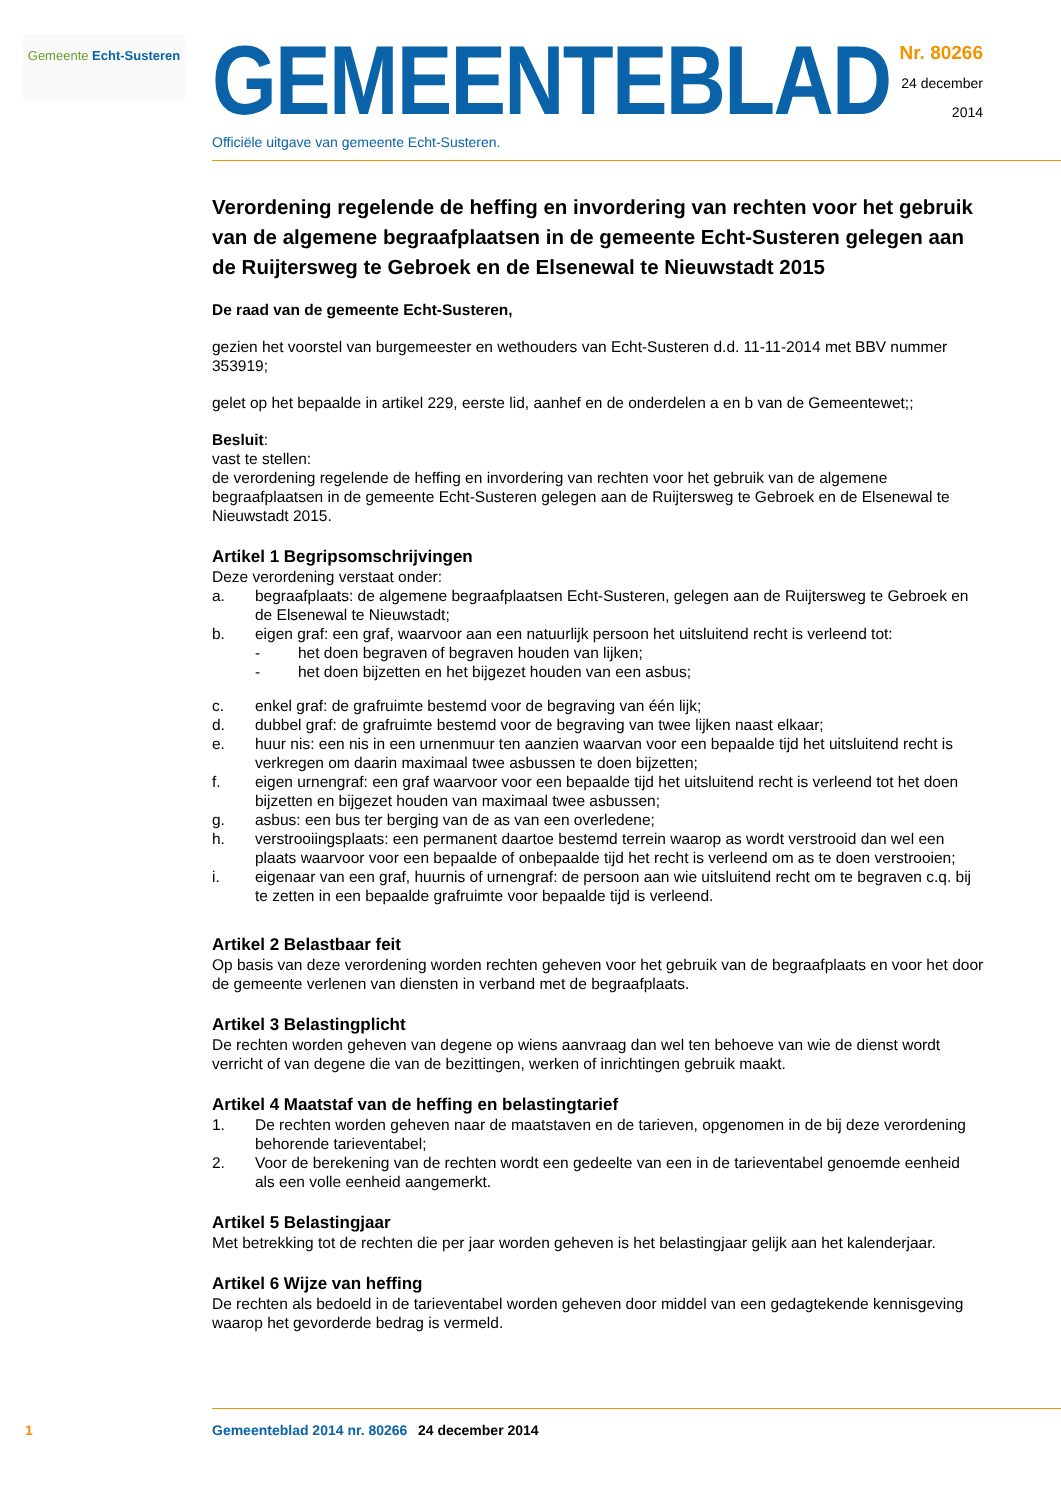Gemeente Echt-Susteren
GEMEENTEBLAD
Officiële uitgave van gemeente Echt-Susteren.
Nr. 80266
24 december
2014
Verordening regelende de heffing en invordering van rechten voor het gebruik van de algemene begraafplaatsen in de gemeente Echt-Susteren gelegen aan de Ruijtersweg te Gebroek en de Elsenewal te Nieuwstadt 2015
De raad van de gemeente Echt-Susteren,
gezien het voorstel van burgemeester en wethouders van Echt-Susteren d.d. 11-11-2014 met BBV nummer 353919;
gelet op het bepaalde in artikel 229, eerste lid, aanhef en de onderdelen a en b van de Gemeentewet;;
Besluit:
vast te stellen:
de verordening regelende de heffing en invordering van rechten voor het gebruik van de algemene begraafplaatsen in de gemeente Echt-Susteren gelegen aan de Ruijtersweg te Gebroek en de Elsenewal te Nieuwstadt 2015.
Artikel 1 Begripsomschrijvingen
Deze verordening verstaat onder:
a. begraafplaats: de algemene begraafplaatsen Echt-Susteren, gelegen aan de Ruijtersweg te Gebroek en de Elsenewal te Nieuwstadt;
b. eigen graf: een graf, waarvoor aan een natuurlijk persoon het uitsluitend recht is verleend tot:
- het doen begraven of begraven houden van lijken;
- het doen bijzetten en het bijgezet houden van een asbus;
c. enkel graf: de grafruimte bestemd voor de begraving van één lijk;
d. dubbel graf: de grafruimte bestemd voor de begraving van twee lijken naast elkaar;
e. huur nis: een nis in een urnenmuur ten aanzien waarvan voor een bepaalde tijd het uitsluitend recht is verkregen om daarin maximaal twee asbussen te doen bijzetten;
f. eigen urnengraf: een graf waarvoor voor een bepaalde tijd het uitsluitend recht is verleend tot het doen bijzetten en bijgezet houden van maximaal twee asbussen;
g. asbus: een bus ter berging van de as van een overledene;
h. verstrooiingsplaats: een permanent daartoe bestemd terrein waarop as wordt verstrooid dan wel een plaats waarvoor voor een bepaalde of onbepaalde tijd het recht is verleend om as te doen verstrooien;
i. eigenaar van een graf, huurnis of urnengraf: de persoon aan wie uitsluitend recht om te begraven c.q. bij te zetten in een bepaalde grafruimte voor bepaalde tijd is verleend.
Artikel 2 Belastbaar feit
Op basis van deze verordening worden rechten geheven voor het gebruik van de begraafplaats en voor het door de gemeente verlenen van diensten in verband met de begraafplaats.
Artikel 3 Belastingplicht
De rechten worden geheven van degene op wiens aanvraag dan wel ten behoeve van wie de dienst wordt verricht of van degene die van de bezittingen, werken of inrichtingen gebruik maakt.
Artikel 4 Maatstaf van de heffing en belastingtarief
1. De rechten worden geheven naar de maatstaven en de tarieven, opgenomen in de bij deze verordening behorende tarieventabel;
2. Voor de berekening van de rechten wordt een gedeelte van een in de tarieventabel genoemde eenheid als een volle eenheid aangemerkt.
Artikel 5 Belastingjaar
Met betrekking tot de rechten die per jaar worden geheven is het belastingjaar gelijk aan het kalenderjaar.
Artikel 6 Wijze van heffing
De rechten als bedoeld in de tarieventabel worden geheven door middel van een gedagtekende kennisgeving waarop het gevorderde bedrag is vermeld.
1 Gemeenteblad 2014 nr. 80266 24 december 2014